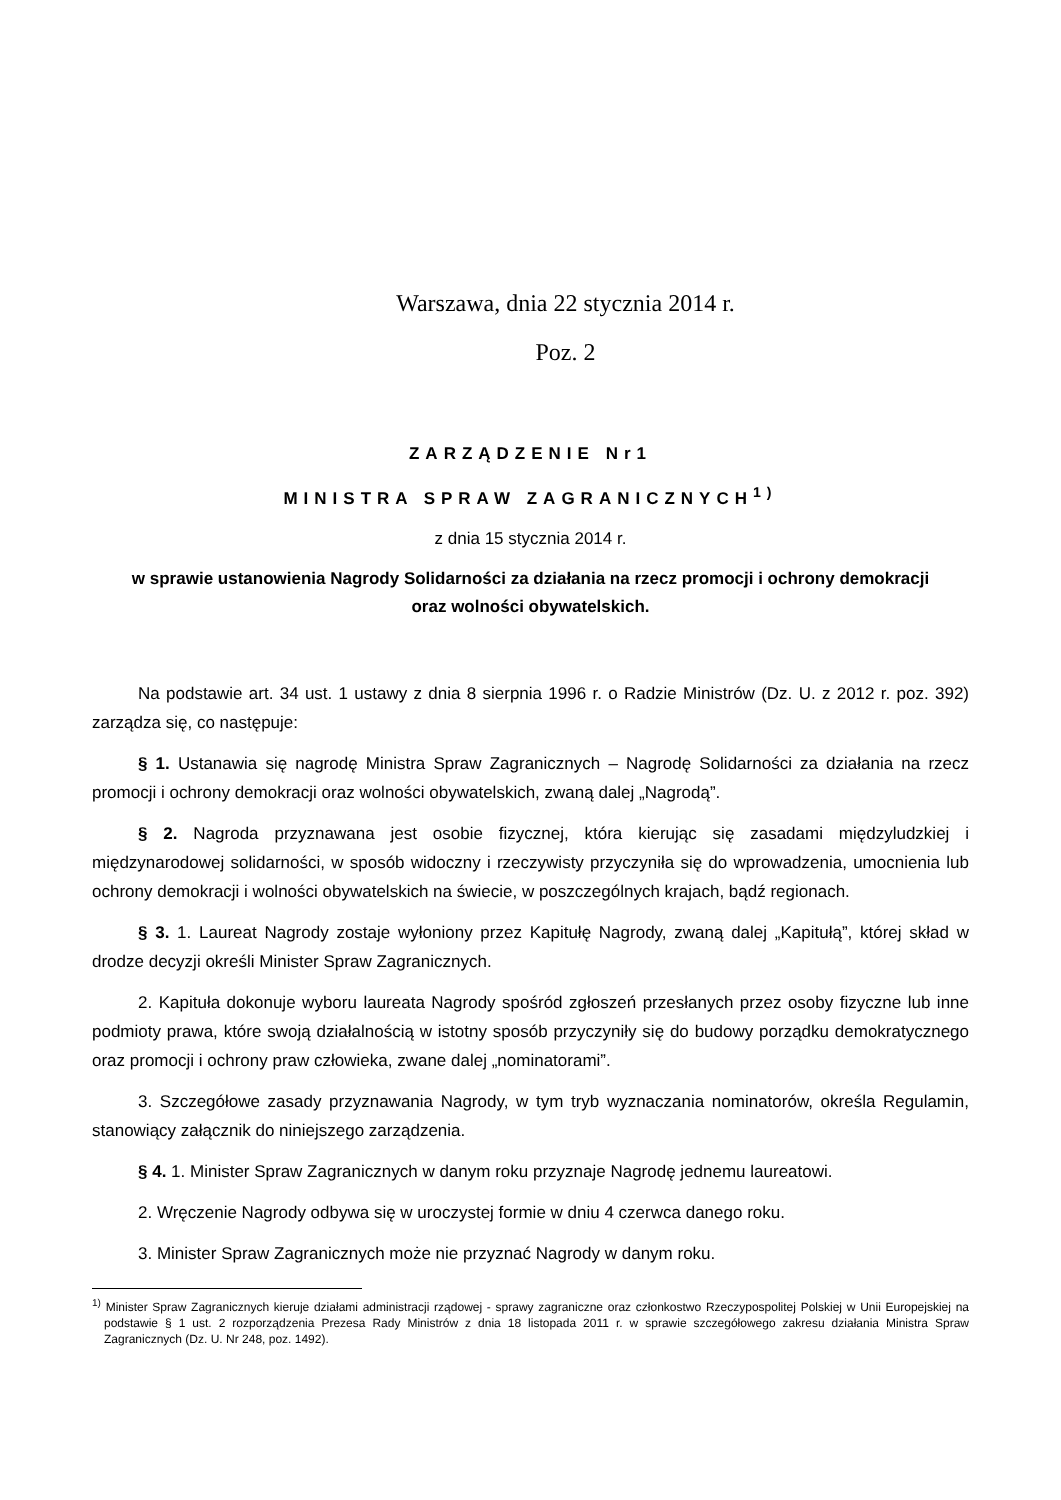Warszawa, dnia 22 stycznia 2014 r.
Poz. 2
ZARZĄDZENIE Nr1
MINISTRA SPRAW ZAGRANICZNYCH<sup>1)</sup>
z dnia 15 stycznia 2014 r.
w sprawie ustanowienia Nagrody Solidarności za działania na rzecz promocji i ochrony demokracji
oraz wolności obywatelskich.
Na podstawie art. 34 ust. 1 ustawy z dnia 8 sierpnia 1996 r. o Radzie Ministrów (Dz. U. z 2012 r. poz. 392) zarządza się, co następuje:
§ 1. Ustanawia się nagrodę Ministra Spraw Zagranicznych – Nagrodę Solidarności za działania na rzecz promocji i ochrony demokracji oraz wolności obywatelskich, zwaną dalej „Nagrodą”.
§ 2. Nagroda przyznawana jest osobie fizycznej, która kierując się zasadami międzyludzkiej i międzynarodowej solidarności, w sposób widoczny i rzeczywisty przyczyniła się do wprowadzenia, umocnienia lub ochrony demokracji i wolności obywatelskich na świecie, w poszczególnych krajach, bądź regionach.
§ 3. 1. Laureat Nagrody zostaje wyłoniony przez Kapitułę Nagrody, zwaną dalej „Kapitułą”, której skład w drodze decyzji określi Minister Spraw Zagranicznych.
2. Kapituła dokonuje wyboru laureata Nagrody spośród zgłoszeń przesłanych przez osoby fizyczne lub inne podmioty prawa, które swoją działalnością w istotny sposób przyczyniły się do budowy porządku demokratycznego oraz promocji i ochrony praw człowieka, zwane dalej „nominatorami”.
3. Szczegółowe zasady przyznawania Nagrody, w tym tryb wyznaczania nominatorów, określa Regulamin, stanowiący załącznik do niniejszego zarządzenia.
§ 4. 1. Minister Spraw Zagranicznych w danym roku przyznaje Nagrodę jednemu laureatowi.
2. Wręczenie Nagrody odbywa się w uroczystej formie w dniu 4 czerwca danego roku.
3. Minister Spraw Zagranicznych może nie przyznać Nagrody w danym roku.
<sup>1)</sup> Minister Spraw Zagranicznych kieruje działami administracji rządowej - sprawy zagraniczne oraz członkostwo Rzeczypospolitej Polskiej w Unii Europejskiej na podstawie § 1 ust. 2 rozporządzenia Prezesa Rady Ministrów z dnia 18 listopada 2011 r. w sprawie szczegółowego zakresu działania Ministra Spraw Zagranicznych (Dz. U. Nr 248, poz. 1492).